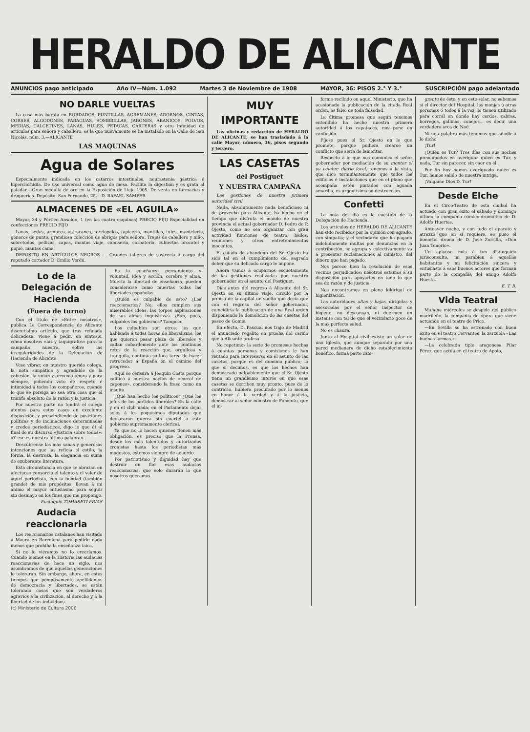HERALDO DE ALICANTE
ANUNCIOS pago anticipado Año IV—Núm. 1.092 Martes 3 de Noviembre de 1908 MAYOR, 36: PISOS 2.° Y 3.° SUSCRIPCIÓN pago adelantado
NO DARLE VUELTAS
La casa más barata en BORDADOS, PUNTILLAS, AGREMANES, ADORNOS, CINTAS, CORSES, ALGODONES, PARAGUAS, SOMBRILLAS, JABONES, ABANICOS, POLVOS, MEDIAS, CALCETINES, LANAS, HULES, PETACAS, CARTERAS y otra infinidad de artículos para señora y caballero, es la que nuevamente se ha instalado en la Calle de San Nicolás, núm. 3.—ALICANTE
LAS MAQUINAS
Agua de Solares
Especialmente indicada en los catarros intestinales, neurastenia gástrica é hiperclorhidia. De uso universal como agua de mesa. Facilita la digestión y es grata al paladar.—Gran medalla de oro en la Exposición de Lieja 1905. De venta en farmacias y droguerías. Depósito: San Fernando, 25.—D. RAFAEL SAMPER
ALMACENES DE «EL AGUILA»
Mayor, 34 y Pórtico Ansaldo, 1 (en las cuatro esquinas) PRECIO FIJO Especialidad en confecciones PRECIO FIJO
Lanas, sedas, armures, astracanes, terciopelos, tapicería, mantillas, tules, mantelería, géneros de punto, grandiosa colección de abrigos para señora. Trajes de caballero y niño, sobretodos, pellizas, capas, mantas viaje, camisería, corbatería, cubiertas brocatel y piqué, mantas cama.
DEPOSITO EN ARTÍCULOS NEGROS — Grandes talleres de sastrería á cargo del reputado cortador D. Emilio Verdú.
Lo de la Delegación de Hacienda
(Fuera de turno)
Con el título de «Entre nosotros», publica La Correspondencia de Alicante discretísimo artículo, que tras refinada delicadeza, viene á pedir, en síntesis, como nosotros «luz y taquígrafos» para la campaña nuestra, sobre las irregularidades de la Delegación de Hacienda de Alicante.
Vese vibrar, en nuestro querido colega, la nota simpática y agradable de la cohesión, la unión y armonía ahora y para siempre, pidiendo voto de respeto é intimidad á todos los compañeros, cuando lo que se persiga no sea otra cosa que el triunfo absoluto de la razón y la justicia.
Por nuestra parte no tendrá el colega atentos para estos casos en excelente disposición, y prescindiendo de posiciones políticas y de inclinaciones determinadas y credos periodísticos, digo lo que él al final de su discurso «Justicia sobre todos»: «Y ese es nuestra última palabra».
Descúbrense las más sanas y generosas intenciones que las refleja el estilo, la forma, la destreza, la elegancia en suma de exuberante literatura.
Esta circunstancia en que se abrazan en afectuoso consorcio el talento y el valer de aquel periodista, con la bondad (también grande) de mis propósitos, llevan á mi ánimo el mayor entusiasmo para seguir sin desmayo en los fines que me propongo.
Eustaquio TOMASETI FRIAS
Audacia reaccionaria
Los reaccionarios catalanes han visitado á Maura en Barcelona para pedirle nada menos que prohiba la enseñanza laica.
Si no lo viéramos no lo creeríamos. Cuando leemos en la Historia las audacias reaccionarias de hace un siglo, nos asombramos de que aquellas generaciones lo toleraran. Sin embargo, ahora, en estos tiempos que pomposamente apellidamos de democracia y libertades, se están tolerando cosas que son verdaderos agravios á la civilización, al derecho y á la libertad de los individuos.
Es la enseñanza pensamiento y voluntad, idea y acción, cerebro y alma. Muerta la libertad de enseñanza, pueden considerarse como muertas todas las libertades españolas.
¿Quién es culpable de esto? ¿Los reaccionarios? No; ellos cumplen sus miserables ideas, las torpes aspiraciones de sus almas inquisitivas. ¿Son, pues, culpables los gobiernos? Tampoco.
Los culpables son otros; los que hablando á todas horas de liberalismo, los que quieren pasar plaza de liberales y callan cobardemente ante los continuos retos de la reacción que, orgullosa y tranquila, continúa su loca tarea de hacer retroceder á España en el camino del progreso.
Aquí se censura á Joaquín Costa porque calificó á nuestra nación de «corral de capones», considerando la frase como un insulto.
¿Qué han hecho los políticos? ¿Qué los jefes de los partidos liberales? En la calle y en el club nada; en el Parlamento dejar solos á los poquísimos diputados que declararon guerra sin cuartel á este gobierno supremamente clerical.
Ya que no lo hacen quienes tienen más obligación, es preciso que la Prensa, desde los más talentudos y autorizados cronistas hasta los periodistas más modestos, estemos siempre de acuerdo.
Por patriotismo y dignidad hay que destruir en flor esas audacias reaccionarias, que solo durarán lo que nosotros queramos.
MUY IMPORTANTE
Las oficinas y redacción de HERALDO DE ALICANTE, se han trasladado á la calle Mayor, número, 36, pisos segundo y tercero.
LAS CASETAS
del Postiguet
Y NUESTRA CAMPAÑA
Las gestiones de nuestra primera autoridad civil
Nada, absolutamente nada beneficioso ni de provecho para Alicante, ha hecho en el tiempo que disfruta el mando de nuestra provincia el actual gobernador D. Pedro de P. Ojesto, como no sea organizar con gran actividad funciones de teatro, bailes, reuniones y otros entretenimientos inocentes.
El estado de abandono del Sr. Ojesto ha sido tal en el cumplimiento del sagrado deber que su delicado cargo le impone.
Ahora vamos á ocuparnos escuetamente de las gestiones realizadas por nuestro gobernador en el asunto del Postiguet.
Días antes del regreso á Alicante del Sr. Ojesto en su último viaje, circuló por la prensa de la capital un suelto que decía que con el regreso del señor gobernador, coincidiría la publicación de una Real orden disponiendo la demolición de las casetas del paseo de Gomis.
En efecto, D. Pascual nos trajo de Madrid el anunciado regalito en prueba del cariño que á Alicante profesa.
No repetimos la serie de promesas hechas á cuantas personas y comisiones le han visitado para interesarse en el asunto de las casetas, porque es del dominio público; lo que sí decimos, es que los hechos han demostrado palpablemente que el Sr. Ojesto tiene un grandísimo interés en que esas casetas se derriben muy pronto, pues de lo contrario, hubiera procurado por lo menos en honor á la verdad y á la justicia, demostrar al señor ministro de Fomento, que el in-
forme recibido en aquel Ministerio, que ha ocasionado la publicación de la citada Real orden, es falso de toda falsedad.
La última promesa que según tenemos entendido ha hecho nuestra primera autoridad á los capataces, nos pone en confusión.
Fíjese pues el Sr. Ojesto en lo que promete, porque pudiera crearse un conflicto que sería de lamentar.
Respecto á lo que nos comunica el señor gobernador por mediación de su mentor el ya célebre diario local, tenemos á la vista, que dice terminantemente que todos los edificios é instalaciones que en el plano que acompaña estén pintados con aguada amarilla, es urgentísima su destrucción.
Confetti
La nota del día es la cuestión de la Delegación de Hacienda.
Los artículos de HERALDO DE ALICANTE han sido recibidos por la opinión con agrado, con simpatía; y el vecindario que ha pagado indebidamente multas por denuncias en la contribución, se agrupa y colectivamente va á presentar reclamaciones al ministro, del dinero que han pagado.
Nos parece bien la resolución de esos vecinos perjudicados; nosotros estamos á su disposición para apoyarles en todo lo que sea de razón y de justicia.
Nos encontramos en pleno kikiriqui de higienización.
Las autoridades altas y bajas, dirigidas y asesoradas por el señor inspector de higiene, no descansan, ni duermen un instante con tal de que el vecindario goce de la más perfecta salud.
No es chanza.
Junto al Hospital civil existe un solar de una iglesia, que aunque separado por una pared medianera de dicho establecimiento benéfico, forma parte inte-
grante de éste, y en este solar, no sabemos si el director del Hospital, las monjas ú otras personas ó todos á la vez, lo tienen utilizado para corral en donde hay cerdos, cabras, borregos, gallinas, conejos... es decir, una verdadera arca de Noé.
Ni una palabra más tenemos que añadir á lo dicho.
¡Tur!
¿Quién es Tur? Tres días con sus noches preocupados en averiguar quien es Tur, y nada, Tur sin parecer, sin caer en él.
Por fin hoy hemos averiguado quién es Tur, hemos salido de nuestra intriga.
¡Válgame Dios D. Tur!
Desde Elche
En el Circo-Teatro de esta ciudad ha actuado con gran éxito el sábado y domingo último la compañía cómico-dramática de D. Adolfo Huertas.
Anteayer noche, y con todo el aparato y atrezzo que en sí requiere, se puso el inmortal drama de D. José Zorrilla, «Don Juan Tenorio».
Un aplauso más á tan distinguido jurisconsulto, mi parabien á aquellos habitantes y mi felicitación sincera y entusiasta á esos buenos actores que forman parte de la compañía del amigo Adolfo Huesta.
E. T. B.
Vida Teatral
Mañana miércoles se despide del público madrileño, la compañía de ópera que viene actuando en el teatro de Price.
—En Sevilla se ha estrenado con buen éxito en el teatro Cervantes, la zarzuela «Las buenas formas.»
—La celebrada tiple aragonesa Pilar Pérez, que actúa en el teatro de Apolo,
(c) Ministerio de Cultura 2006